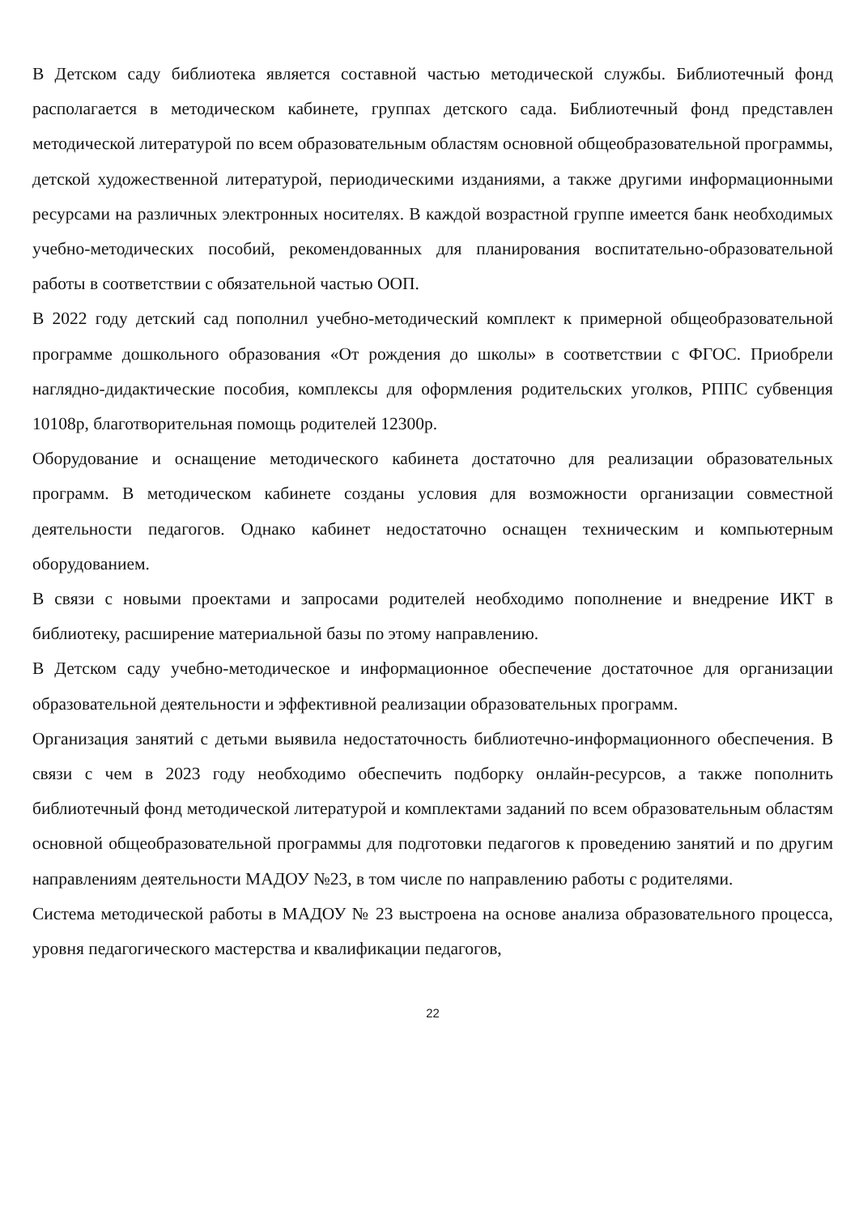В Детском саду библиотека является составной частью методической службы. Библиотечный фонд располагается в методическом кабинете, группах детского сада. Библиотечный фонд представлен методической литературой по всем образовательным областям основной общеобразовательной программы, детской художественной литературой, периодическими изданиями, а также другими информационными ресурсами на различных электронных носителях. В каждой возрастной группе имеется банк необходимых учебно-методических пособий, рекомендованных для планирования воспитательно-образовательной работы в соответствии с обязательной частью ООП.
В 2022 году детский сад пополнил учебно-методический комплект к примерной общеобразовательной программе дошкольного образования «От рождения до школы» в соответствии с ФГОС. Приобрели наглядно-дидактические пособия, комплексы для оформления родительских уголков, РППС субвенция 10108р, благотворительная помощь родителей 12300р.
Оборудование и оснащение методического кабинета достаточно для реализации образовательных программ. В методическом кабинете созданы условия для возможности организации совместной деятельности педагогов. Однако кабинет недостаточно оснащен техническим и компьютерным оборудованием.
В связи с новыми проектами и запросами родителей необходимо пополнение и внедрение ИКТ в библиотеку, расширение материальной базы по этому направлению.
В Детском саду учебно-методическое и информационное обеспечение достаточное для организации образовательной деятельности и эффективной реализации образовательных программ.
Организация занятий с детьми выявила недостаточность библиотечно-информационного обеспечения. В связи с чем в 2023 году необходимо обеспечить подборку онлайн-ресурсов, а также пополнить библиотечный фонд методической литературой и комплектами заданий по всем образовательным областям основной общеобразовательной программы для подготовки педагогов к проведению занятий и по другим направлениям деятельности МАДОУ №23, в том числе по направлению работы с родителями.
Система методической работы в МАДОУ № 23 выстроена на основе анализа образовательного процесса, уровня педагогического мастерства и квалификации педагогов,
22